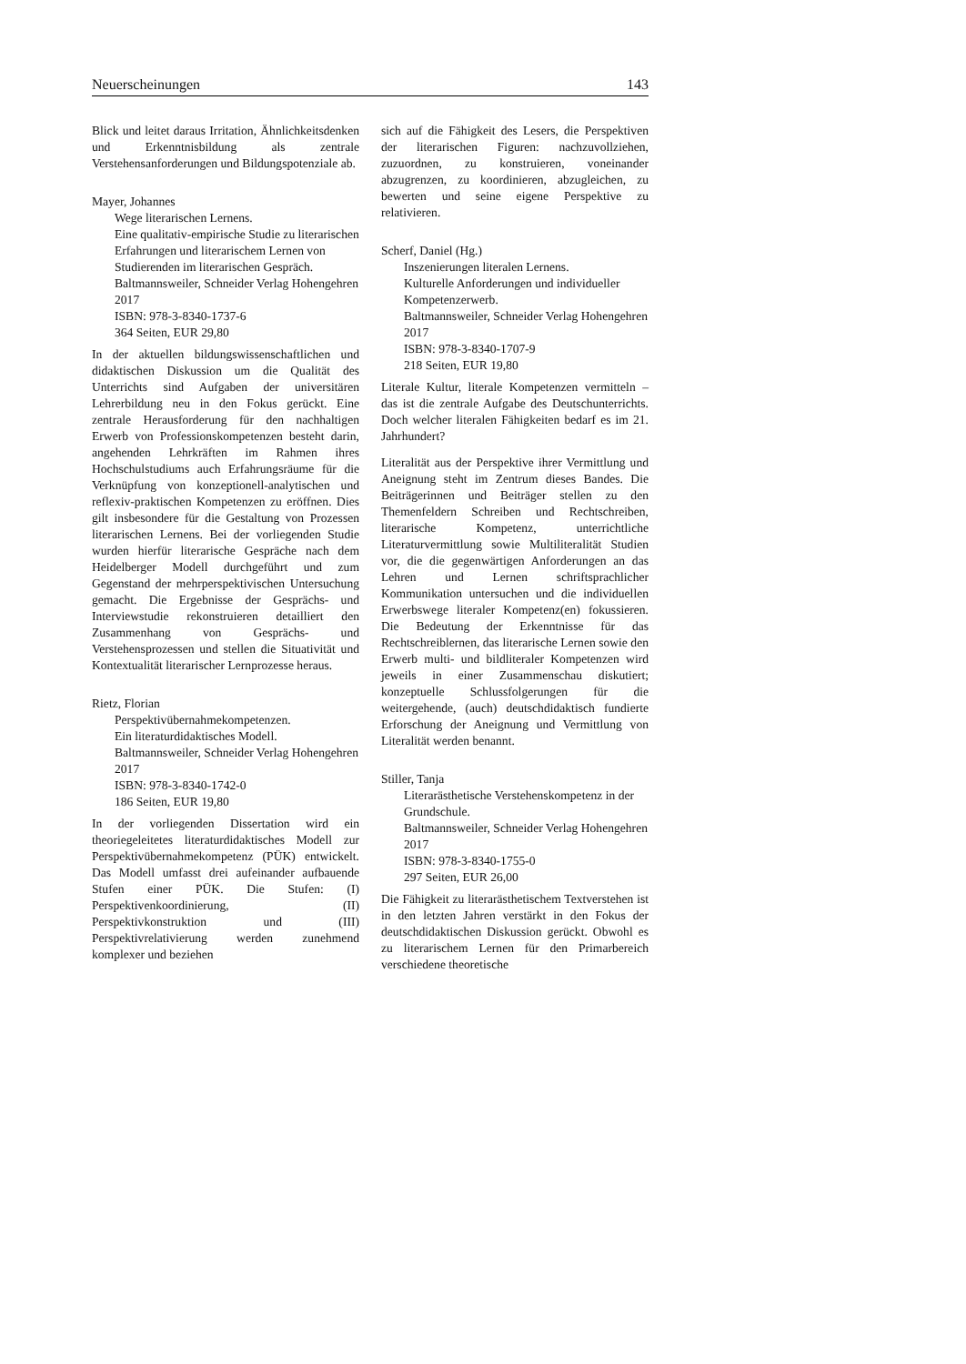Neuerscheinungen 143
Blick und leitet daraus Irritation, Ähnlichkeitsdenken und Erkenntnisbildung als zentrale Verstehensanforderungen und Bildungspotenziale ab.
Mayer, Johannes
Wege literarischen Lernens.
Eine qualitativ-empirische Studie zu literarischen Erfahrungen und literarischem Lernen von Studierenden im literarischen Gespräch.
Baltmannsweiler, Schneider Verlag Hohengehren 2017
ISBN: 978-3-8340-1737-6
364 Seiten, EUR 29,80
In der aktuellen bildungswissenschaftlichen und didaktischen Diskussion um die Qualität des Unterrichts sind Aufgaben der universitären Lehrerbildung neu in den Fokus gerückt. Eine zentrale Herausforderung für den nachhaltigen Erwerb von Professionskompetenzen besteht darin, angehenden Lehrkräften im Rahmen ihres Hochschulstudiums auch Erfahrungsräume für die Verknüpfung von konzeptionell-analytischen und reflexiv-praktischen Kompetenzen zu eröffnen. Dies gilt insbesondere für die Gestaltung von Prozessen literarischen Lernens. Bei der vorliegenden Studie wurden hierfür literarische Gespräche nach dem Heidelberger Modell durchgeführt und zum Gegenstand der mehrperspektivischen Untersuchung gemacht. Die Ergebnisse der Gesprächs- und Interviewstudie rekonstruieren detailliert den Zusammenhang von Gesprächs- und Verstehensprozessen und stellen die Situativität und Kontextualität literarischer Lernprozesse heraus.
Rietz, Florian
Perspektivübernahmekompetenzen.
Ein literaturdidaktisches Modell.
Baltmannsweiler, Schneider Verlag Hohengehren 2017
ISBN: 978-3-8340-1742-0
186 Seiten, EUR 19,80
In der vorliegenden Dissertation wird ein theoriegeleitetes literaturdidaktisches Modell zur Perspektivübernahmekompetenz (PÜK) entwickelt. Das Modell umfasst drei aufeinander aufbauende Stufen einer PÜK. Die Stufen: (I) Perspektivenkoordinierung, (II) Perspektivkonstruktion und (III) Perspektivrelativierung werden zunehmend komplexer und beziehen
sich auf die Fähigkeit des Lesers, die Perspektiven der literarischen Figuren: nachzuvollziehen, zuzuordnen, zu konstruieren, voneinander abzugrenzen, zu koordinieren, abzugleichen, zu bewerten und seine eigene Perspektive zu relativieren.
Scherf, Daniel (Hg.)
Inszenierungen literalen Lernens.
Kulturelle Anforderungen und individueller Kompetenzerwerb.
Baltmannsweiler, Schneider Verlag Hohengehren 2017
ISBN: 978-3-8340-1707-9
218 Seiten, EUR 19,80
Literale Kultur, literale Kompetenzen vermitteln – das ist die zentrale Aufgabe des Deutschunterrichts. Doch welcher literalen Fähigkeiten bedarf es im 21. Jahrhundert?
Literalität aus der Perspektive ihrer Vermittlung und Aneignung steht im Zentrum dieses Bandes. Die Beiträgerinnen und Beiträger stellen zu den Themenfeldern Schreiben und Rechtschreiben, literarische Kompetenz, unterrichtliche Literaturvermittlung sowie Multiliteralität Studien vor, die die gegenwärtigen Anforderungen an das Lehren und Lernen schriftsprachlicher Kommunikation untersuchen und die individuellen Erwerbswege literaler Kompetenz(en) fokussieren. Die Bedeutung der Erkenntnisse für das Rechtschreiblernen, das literarische Lernen sowie den Erwerb multi- und bildliteraler Kompetenzen wird jeweils in einer Zusammenschau diskutiert; konzeptuelle Schlussfolgerungen für die weitergehende, (auch) deutschdidaktisch fundierte Erforschung der Aneignung und Vermittlung von Literalität werden benannt.
Stiller, Tanja
Literarästhetische Verstehenskompetenz in der Grundschule.
Baltmannsweiler, Schneider Verlag Hohengehren 2017
ISBN: 978-3-8340-1755-0
297 Seiten, EUR 26,00
Die Fähigkeit zu literarästhetischem Textverstehen ist in den letzten Jahren verstärkt in den Fokus der deutschdidaktischen Diskussion gerückt. Obwohl es zu literarischem Lernen für den Primarbereich verschiedene theoretische